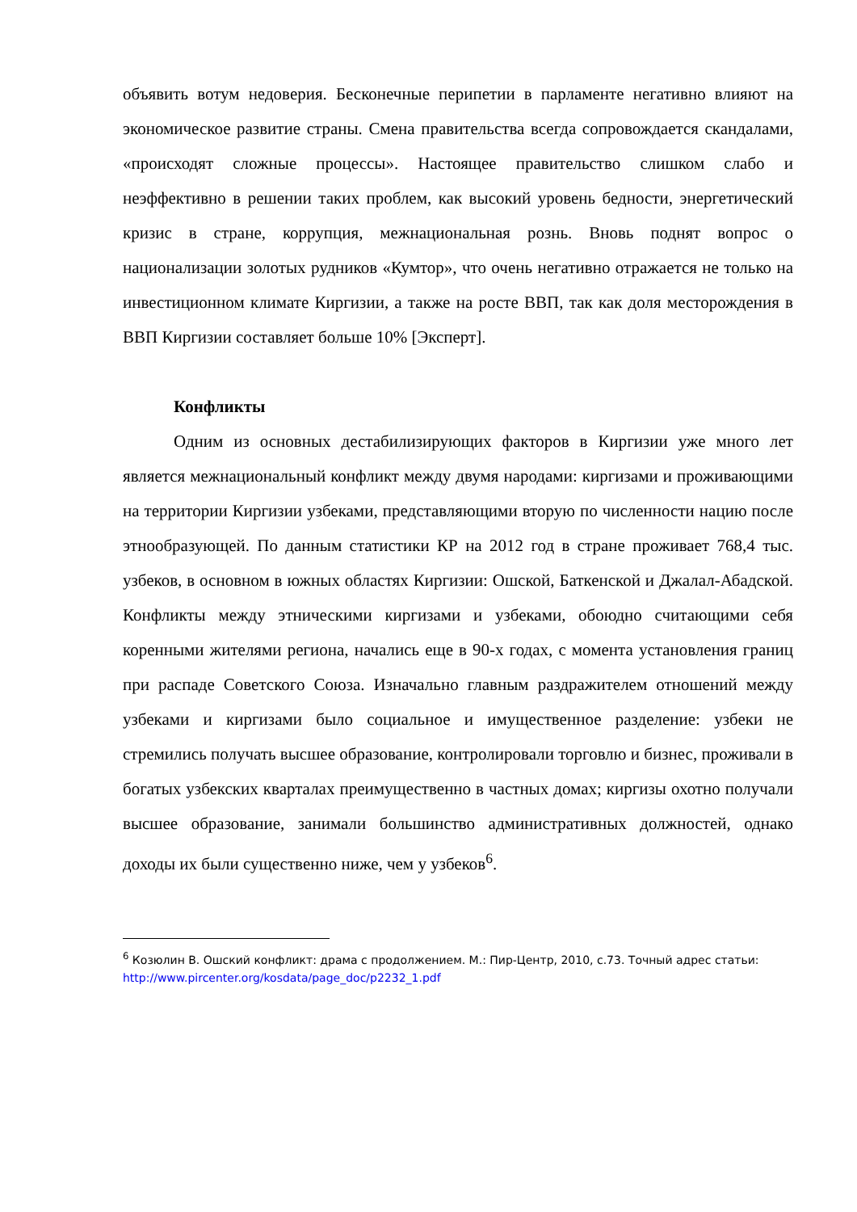объявить вотум недоверия. Бесконечные перипетии в парламенте негативно влияют на экономическое развитие страны. Смена правительства всегда сопровождается скандалами, «происходят сложные процессы». Настоящее правительство слишком слабо и неэффективно в решении таких проблем, как высокий уровень бедности, энергетический кризис в стране, коррупция, межнациональная рознь. Вновь поднят вопрос о национализации золотых рудников «Кумтор», что очень негативно отражается не только на инвестиционном климате Киргизии, а также на росте ВВП, так как доля месторождения в ВВП Киргизии составляет больше 10% [Эксперт].
Конфликты
Одним из основных дестабилизирующих факторов в Киргизии уже много лет является межнациональный конфликт между двумя народами: киргизами и проживающими на территории Киргизии узбеками, представляющими вторую по численности нацию после этнообразующей. По данным статистики КР на 2012 год в стране проживает 768,4 тыс. узбеков, в основном в южных областях Киргизии: Ошской, Баткенской и Джалал-Абадской. Конфликты между этническими киргизами и узбеками, обоюдно считающими себя коренными жителями региона, начались еще в 90-х годах, с момента установления границ при распаде Советского Союза. Изначально главным раздражителем отношений между узбеками и киргизами было социальное и имущественное разделение: узбеки не стремились получать высшее образование, контролировали торговлю и бизнес, проживали в богатых узбекских кварталах преимущественно в частных домах; киргизы охотно получали высшее образование, занимали большинство административных должностей, однако доходы их были существенно ниже, чем у узбеков<sup>6</sup>.
<sup>6</sup> Козюлин В. Ошский конфликт: драма с продолжением. М.: Пир-Центр, 2010, с.73. Точный адрес статьи: http://www.pircenter.org/kosdata/page_doc/p2232_1.pdf